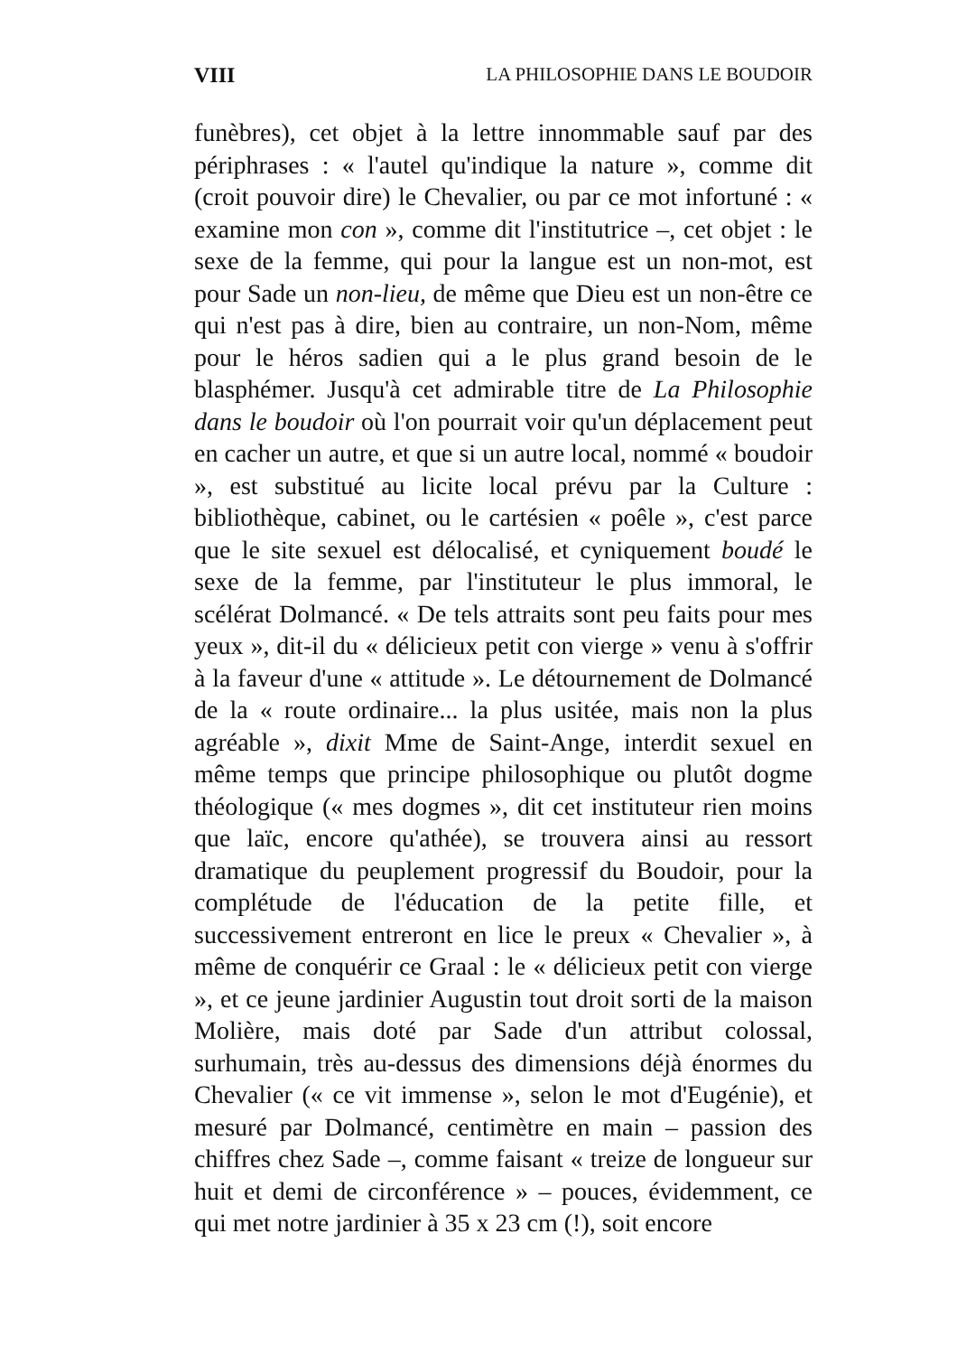VIII LA PHILOSOPHIE DANS LE BOUDOIR
funèbres), cet objet à la lettre innommable sauf par des périphrases : « l'autel qu'indique la nature », comme dit (croit pouvoir dire) le Chevalier, ou par ce mot infortuné : « examine mon con », comme dit l'institutrice –, cet objet : le sexe de la femme, qui pour la langue est un non-mot, est pour Sade un non-lieu, de même que Dieu est un non-être ce qui n'est pas à dire, bien au contraire, un non-Nom, même pour le héros sadien qui a le plus grand besoin de le blasphémer. Jusqu'à cet admirable titre de La Philosophie dans le boudoir où l'on pourrait voir qu'un déplacement peut en cacher un autre, et que si un autre local, nommé « boudoir », est substitué au licite local prévu par la Culture : bibliothèque, cabinet, ou le cartésien « poêle », c'est parce que le site sexuel est délocalisé, et cyniquement boudé le sexe de la femme, par l'instituteur le plus immoral, le scélérat Dolmancé. « De tels attraits sont peu faits pour mes yeux », dit-il du « délicieux petit con vierge » venu à s'offrir à la faveur d'une « attitude ». Le détournement de Dolmancé de la « route ordinaire... la plus usitée, mais non la plus agréable », dixit Mme de Saint-Ange, interdit sexuel en même temps que principe philosophique ou plutôt dogme théologique (« mes dogmes », dit cet instituteur rien moins que laïc, encore qu'athée), se trouvera ainsi au ressort dramatique du peuplement progressif du Boudoir, pour la complétude de l'éducation de la petite fille, et successivement entreront en lice le preux « Chevalier », à même de conquérir ce Graal : le « délicieux petit con vierge », et ce jeune jardinier Augustin tout droit sorti de la maison Molière, mais doté par Sade d'un attribut colossal, surhumain, très au-dessus des dimensions déjà énormes du Chevalier (« ce vit immense », selon le mot d'Eugénie), et mesuré par Dolmancé, centimètre en main – passion des chiffres chez Sade –, comme faisant « treize de longueur sur huit et demi de circonférence » – pouces, évidemment, ce qui met notre jardinier à 35 x 23 cm (!), soit encore